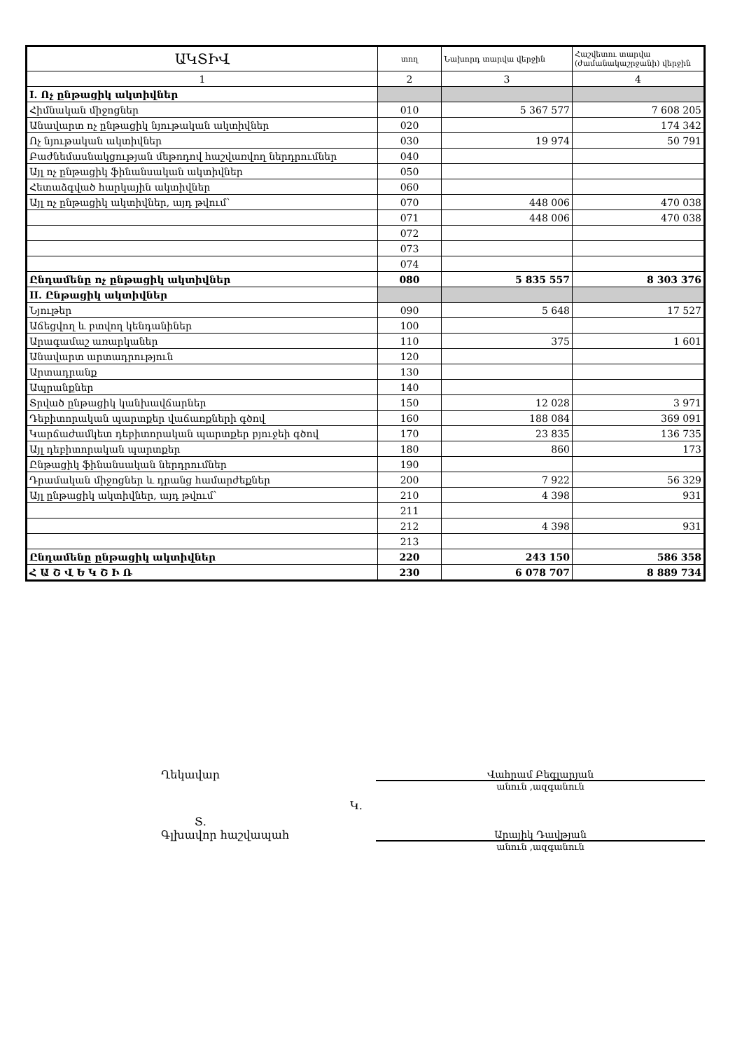| ԱԿՏԻՎ | տող | Նախորդ տարվա վերջին | Հաշվետու տարվա (ժամանակաշրջանի) վերջին |
| --- | --- | --- | --- |
| 1 | 2 | 3 | 4 |
| I. Ոչ ընթացիկ ակտիվներ | | | |
| Հիմնական միջոցներ | 010 | 5 367 577 | 7 608 205 |
| Անավարտ ոչ ընթացիկ նյութական ակտիվներ | 020 | | 174 342 |
| Ոչ նյութական ակտիվներ | 030 | 19 974 | 50 791 |
| Բաժնեմասնակցության մեթոդով հաշվառվող ներդրումներ | 040 | | |
| Այլ ոչ ընթացիկ ֆինանսական ակտիվներ | 050 | | |
| Հետաձգված հարկային ակտիվներ | 060 | | |
| Այլ ոչ ընթացիկ ակտիվներ, այդ թվում` | 070 | 448 006 | 470 038 |
| | 071 | 448 006 | 470 038 |
| | 072 | | |
| | 073 | | |
| | 074 | | |
| Ընդամենը ոչ ընթացիկ ակտիվներ | 080 | 5 835 557 | 8 303 376 |
| II. Ընթացիկ ակտիվներ | | | |
| Նյութեր | 090 | 5 648 | 17 527 |
| Աճեցվող և բտվող կենդանիներ | 100 | | |
| Արագամաշ առարկաներ | 110 | 375 | 1 601 |
| Անավարտ արտադրություն | 120 | | |
| Արտադրանք | 130 | | |
| Ապրանքներ | 140 | | |
| Տրված ընթացիկ կանխավճարներ | 150 | 12 028 | 3 971 |
| Դեբիտորական պարտքեր վաճառքների գծով | 160 | 188 084 | 369 091 |
| Կարճաժամկետ դեբիտորական պարտքեր բյուջեի գծով | 170 | 23 835 | 136 735 |
| Այլ դեբիտորական պարտքեր | 180 | 860 | 173 |
| Ընթացիկ ֆինանսական ներդրումներ | 190 | | |
| Դրամական միջոցներ և դրանց համարժեքներ | 200 | 7 922 | 56 329 |
| Այլ ընթացիկ ակտիվներ, այդ թվում` | 210 | 4 398 | 931 |
| | 211 | | |
| | 212 | 4 398 | 931 |
| | 213 | | |
| Ընդամենը ընթացիկ ակտիվներ | 220 | 243 150 | 586 358 |
| Հ Ա Շ Վ Ե Կ Շ Ի Ռ | 230 | 6 078 707 | 8 889 734 |
Ղեկավար Վահրամ Բեգլարյան
անուն ,ազգանուն
Կ.
Տ.
Գլխավոր հաշվապահ Արայիկ Դավթյան
անուն ,ազգանուն